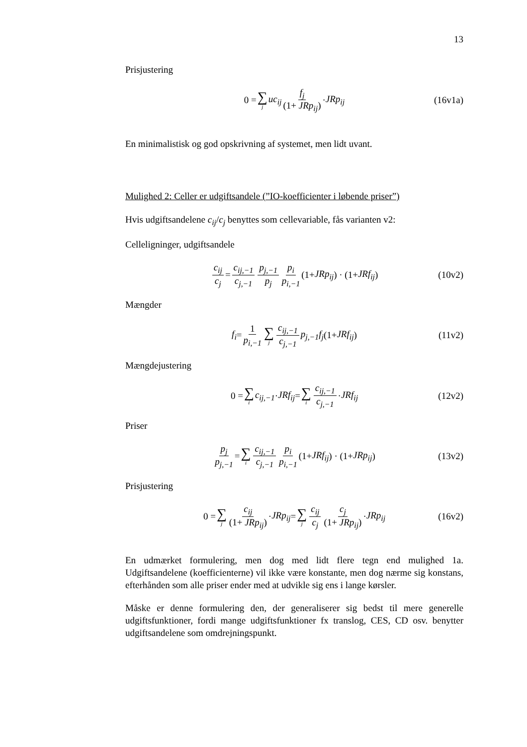13
Prisjustering
0 = ∑<sub>j</sub> uc<sub>ij</sub> f<sub>j</sub> (1+ JRp<sub>ij</sub>) · JRp<sub>ij</sub> (16v1a)
En minimalistisk og god opskrivning af systemet, men lidt uvant.
Mulighed 2: Celler er udgiftsandele (”IO-koefficienter i løbende priser”)
Hvis udgiftsandelene c<sub>ij</sub>/c<sub>j</sub> benyttes som cellevariable, fås varianten v2:
Celleligninger, udgiftsandele
c<sub>ij</sub> c<sub>j</sub> = c<sub>ij,−1</sub> c<sub>j,−1</sub> p<sub>j,−1</sub> p<sub>j</sub> p<sub>i</sub> p<sub>i,−1</sub> (1+ JRp<sub>ij</sub>) · (1+ JRf<sub>ij</sub>) (10v2)
Mængder
f<sub>i</sub> = 1 p<sub>i,−1</sub> ∑<sub>j</sub> c<sub>ij,−1</sub> c<sub>j,−1</sub> p<sub>j,−1</sub>f<sub>j</sub> (1+ JRf<sub>ij</sub>) (11v2)
Mængdejustering
0 = ∑<sub>i</sub> c<sub>ij,−1</sub> · JRf<sub>ij</sub> = ∑<sub>i</sub> c<sub>ij,−1</sub> c<sub>j,−1</sub> · JRf<sub>ij</sub> (12v2)
Priser
p<sub>j</sub> p<sub>j,−1</sub> = ∑<sub>i</sub> c<sub>ij,−1</sub> c<sub>j,−1</sub> p<sub>i</sub> p<sub>i,−1</sub> (1+ JRf<sub>ij</sub>) · (1+ JRp<sub>ij</sub>) (13v2)
Prisjustering
0 = ∑<sub>j</sub> c<sub>ij</sub> (1+ JRp<sub>ij</sub>) · JRp<sub>ij</sub> = ∑<sub>j</sub> c<sub>ij</sub> c<sub>j</sub> c<sub>j</sub> (1+ JRp<sub>ij</sub>) · JRp<sub>ij</sub> (16v2)
En udmærket formulering, men dog med lidt flere tegn end mulighed 1a. Udgiftsandelene (koefficienterne) vil ikke være konstante, men dog nærme sig konstans, efterhånden som alle priser ender med at udvikle sig ens i lange kørsler.
Måske er denne formulering den, der generaliserer sig bedst til mere generelle udgiftsfunktioner, fordi mange udgiftsfunktioner fx translog, CES, CD osv. benytter udgiftsandelene som omdrejningspunkt.